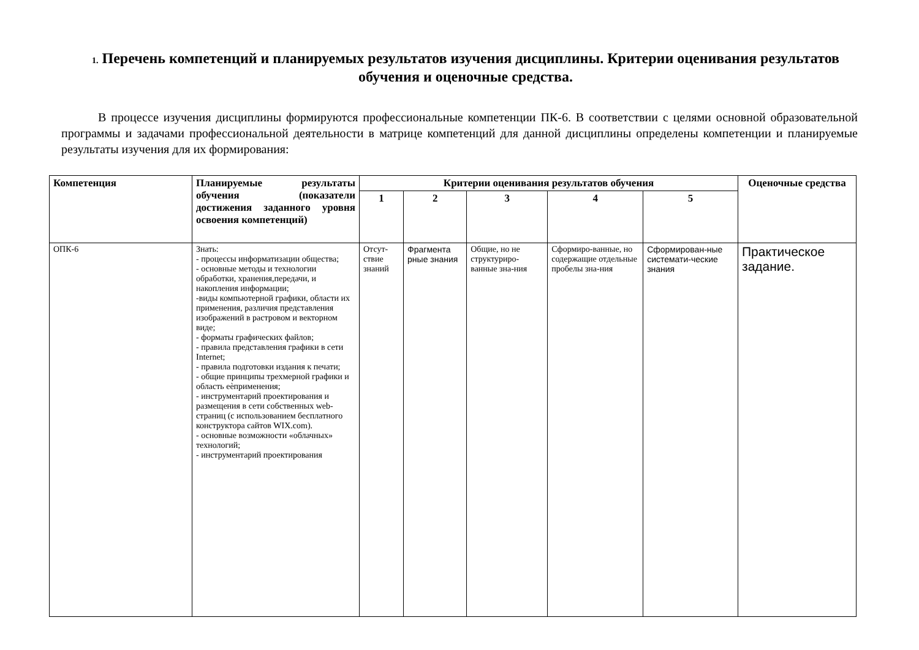1. Перечень компетенций и планируемых результатов изучения дисциплины. Критерии оценивания результатов обучения и оценочные средства.
В процессе изучения дисциплины формируются профессиональные компетенции ПК-6. В соответствии с целями основной образовательной программы и задачами профессиональной деятельности в матрице компетенций для данной дисциплины определены компетенции и планируемые результаты изучения для их формирования:
| Компетенция | Планируемые результаты обучения (показатели достижения заданного уровня освоения компетенций) | Критерии оценивания результатов обучения | | | | | Оценочные средства |
| --- | --- | --- | --- | --- | --- | --- | --- |
| | | 1 | 2 | 3 | 4 | 5 | |
| ОПК-6 | Знать: - процессы информатизации общества; - основные методы и технологии обработки, хранения,передачи, и накопления информации; -виды компьютерной графики, области их применения, различия представления изображений в растровом и векторном виде; - форматы графических файлов; - правила представления графики в сети Internet; - правила подготовки издания к печати; - общие принципы трехмерной графики и область еѐприменения; - инструментарий проектирования и размещения в сети собственных web-страниц (с использованием бесплатного конструктора сайтов WIX.com). - основные возможности «облачных» технологий; - инструментарий проектирования | Отсут-ствие знаний | Фрагмента рные знания | Общие, но не структуриро-ванные зна-ния | Сформиро-ванные, но содержащие отдельные пробелы зна-ния | Сформирован-ные системати-ческие знания | Практическое задание. |